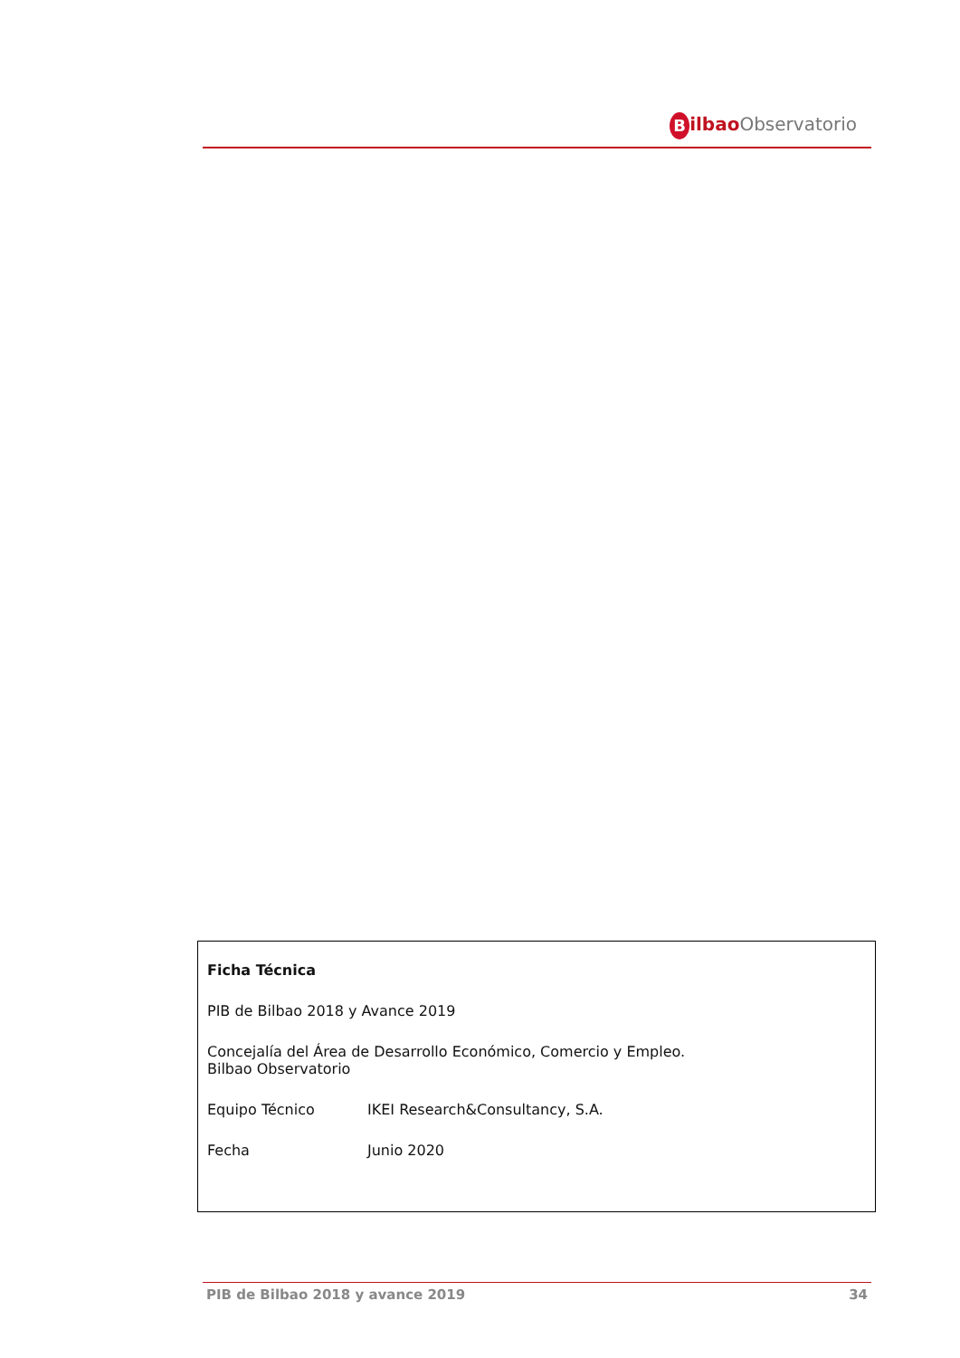Bilbao Observatorio
Ficha Técnica
PIB de Bilbao 2018 y Avance 2019
Concejalía del Área de Desarrollo Económico, Comercio y Empleo.
Bilbao Observatorio
Equipo Técnico IKEI Research&Consultancy, S.A.
Fecha Junio 2020
PIB de Bilbao 2018 y avance 2019 34